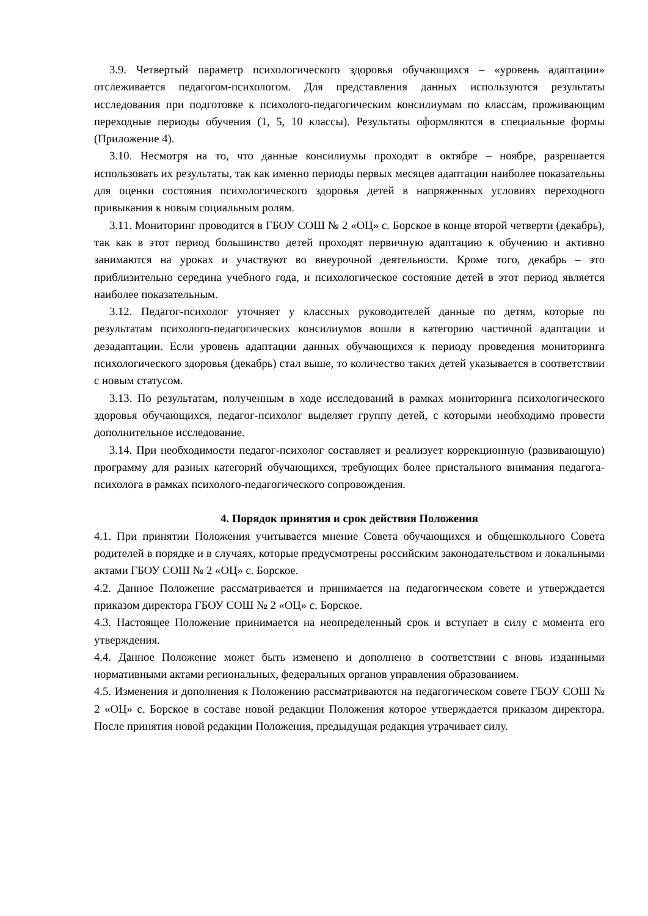3.9. Четвертый параметр психологического здоровья обучающихся – «уровень адаптации» отслеживается педагогом-психологом. Для представления данных используются результаты исследования при подготовке к психолого-педагогическим консилиумам по классам, проживающим переходные периоды обучения (1, 5, 10 классы). Результаты оформляются в специальные формы (Приложение 4).
3.10. Несмотря на то, что данные консилиумы проходят в октябре – ноябре, разрешается использовать их результаты, так как именно периоды первых месяцев адаптации наиболее показательны для оценки состояния психологического здоровья детей в напряженных условиях переходного привыкания к новым социальным ролям.
3.11. Мониторинг проводится в ГБОУ СОШ № 2 «ОЦ» с. Борское в конце второй четверти (декабрь), так как в этот период большинство детей проходят первичную адаптацию к обучению и активно занимаются на уроках и участвуют во внеурочной деятельности. Кроме того, декабрь – это приблизительно середина учебного года, и психологическое состояние детей в этот период является наиболее показательным.
3.12. Педагог-психолог уточняет у классных руководителей данные по детям, которые по результатам психолого-педагогических консилиумов вошли в категорию частичной адаптации и дезадаптации. Если уровень адаптации данных обучающихся к периоду проведения мониторинга психологического здоровья (декабрь) стал выше, то количество таких детей указывается в соответствии с новым статусом.
3.13. По результатам, полученным в ходе исследований в рамках мониторинга психологического здоровья обучающихся, педагог-психолог выделяет группу детей, с которыми необходимо провести дополнительное исследование.
3.14. При необходимости педагог-психолог составляет и реализует коррекционную (развивающую) программу для разных категорий обучающихся, требующих более пристального внимания педагога-психолога в рамках психолого-педагогического сопровождения.
4. Порядок принятия и срок действия Положения
4.1. При принятии Положения учитывается мнение Совета обучающихся и общешкольного Совета родителей в порядке и в случаях, которые предусмотрены российским законодательством и локальными актами ГБОУ СОШ № 2 «ОЦ» с. Борское.
4.2. Данное Положение рассматривается и принимается на педагогическом совете и утверждается приказом директора ГБОУ СОШ № 2 «ОЦ» с. Борское.
4.3. Настоящее Положение принимается на неопределенный срок и вступает в силу с момента его утверждения.
4.4. Данное Положение может быть изменено и дополнено в соответствии с вновь изданными нормативными актами региональных, федеральных органов управления образованием.
4.5. Изменения и дополнения к Положению рассматриваются на педагогическом совете ГБОУ СОШ № 2 «ОЦ» с. Борское в составе новой редакции Положения которое утверждается приказом директора. После принятия новой редакции Положения, предыдущая редакция утрачивает силу.